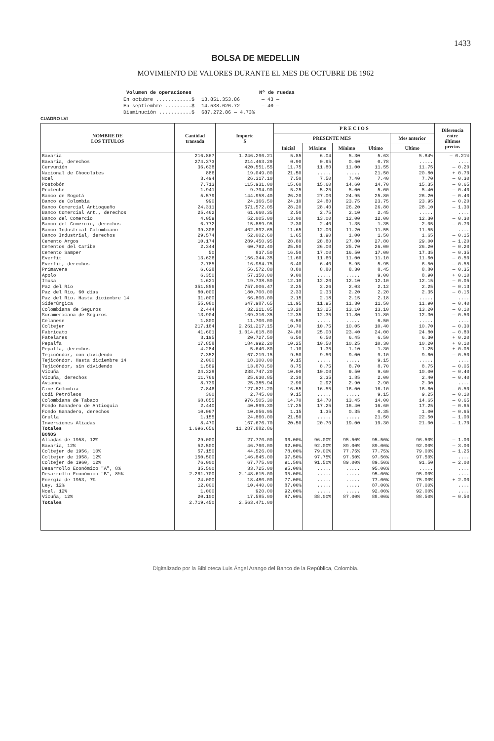1433
BOLSA DE MEDELLIN
MOVIMIENTO DE VALORES DURANTE EL MES DE OCTUBRE DE 1962
| Volumen de operaciones | | Nº de ruedas |
| --- | --- | --- |
| En octubre ............$ | 13.851.353.86 | — 43 — |
| En septiembre .........$ | 14.538.626.72 | — 40 — |
| Disminución ...........$ | 687.272.86 — 4.73% | |
CUADRO LVI
| NOMBRE DE LOS TITULOS | Cantidad transada | Importe $ | P R E C I O S | | | | | Diferencia entre últimos precios |
| --- | --- | --- | --- | --- | --- | --- | --- | --- |
| | | | PRESENTE MES | | | | Mes anterior | |
| | | | Inicial | Máximo | Mínimo | Ultimo | Ultimo | |
| Bavaria | 216.867 | 1.246.296.21 | 5.85 | 6.04 | 5.30 | 5.63 | 5.84½ | — 0.21½ |
| Bavaria, derechos | 274.373 | 214.463.29 | 0.90 | 0.95 | 0.60 | 0.78 | ..... | .... |
| Cervunión | 36.638 | 420.551.55 | 11.75 | 11.80 | 11.00 | 11.55 | 11.75 | — 0.20 |
| Nacional de Chocolates | 886 | 19.049.00 | 21.50 | ..... | ..... | 21.50 | 20.80 | + 0.70 |
| Noel | 3.494 | 26.317.10 | 7.50 | 7.50 | 7.40 | 7.40 | 7.70 | — 0.30 |
| Postobón | 7.713 | 115.931.00 | 15.60 | 15.60 | 14.60 | 14.70 | 15.35 | — 0.65 |
| Proleche | 1.941 | 9.794.90 | 5.25 | 5.25 | 5.00 | 5.00 | 5.40 | — 0.40 |
| Banco de Bogotá | 5.579 | 144.958.40 | 26.20 | 27.00 | 24.95 | 25.80 | 26.20 | — 0.40 |
| Banco de Colombia | 990 | 24.166.50 | 24.10 | 24.80 | 23.75 | 23.75 | 23.95 | — 0.20 |
| Banco Comercial Antioqueño | 24.311 | 671.572.05 | 28.20 | 28.40 | 26.20 | 26.80 | 28.10 | — 1.30 |
| Banco Comercial Ant., derechos | 25.462 | 61.660.35 | 2.50 | 2.75 | 2.10 | 2.45 | ..... | .... |
| Banco del Comercio | 4.059 | 52.005.00 | 13.00 | 13.00 | 12.00 | 12.00 | 12.30 | — 0.30 |
| Banco del Comercio, derechos | 6.772 | 15.889.95 | 2.30 | 2.40 | 1.35 | 1.35 | 2.05 | — 0.70 |
| Banco Industrial Colombiano | 39.306 | 462.892.65 | 11.65 | 12.00 | 11.20 | 11.55 | 11.55 | .... |
| Banco Industrial, derechos | 29.574 | 52.002.60 | 1.65 | 1.90 | 1.00 | 1.50 | 1.65 | — 0.15 |
| Cemento Argos | 10.174 | 289.450.95 | 28.80 | 28.80 | 27.80 | 27.80 | 29.00 | — 1.20 |
| Cementos del Caribe | 2.344 | 60.792.40 | 25.80 | 26.00 | 25.70 | 26.00 | 26.20 | — 0.20 |
| Cemento Samper | 50 | 837.50 | 16.50 | 17.00 | 16.50 | 17.00 | 17.35 | — 0.35 |
| Everfit | 13.626 | 156.344.35 | 11.60 | 11.60 | 11.00 | 11.10 | 11.60 | — 0.50 |
| Everfit, derechos | 2.785 | 16.984.75 | 6.40 | 6.40 | 5.95 | 5.95 | 6.50 | — 0.55 |
| Primavera | 6.628 | 56.572.80 | 8.80 | 8.80 | 8.30 | 8.45 | 8.80 | — 0.35 |
| Apolo | 6.350 | 57.150.00 | 9.00 | ..... | ..... | 9.00 | 8.90 | + 0.10 |
| Imusa | 1.621 | 19.738.50 | 12.10 | 12.20 | 12.10 | 12.10 | 12.15 | — 0.05 |
| Paz del Río | 351.856 | 757.006.47 | 2.25 | 2.26 | 2.03 | 2.12 | 2.25 | — 0.13 |
| Paz del Río, 60 días | 80.000 | 180.700.00 | 2.33 | 2.33 | 2.20 | 2.20 | 2.35 | — 0.15 |
| Paz del Río. Hasta diciembre 14 | 31.000 | 66.800.00 | 2.15 | 2.18 | 2.15 | 2.18 | ..... | .... |
| Siderúrgica | 55.080 | 647.987.65 | 11.95 | 11.95 | 11.30 | 11.50 | 11.90 | — 0.40 |
| Colombiana de Seguros | 2.444 | 32.211.05 | 13.20 | 13.25 | 13.10 | 13.10 | 13.20 | — 0.10 |
| Suramericana de Seguros | 13.904 | 169.316.35 | 12.35 | 12.35 | 11.80 | 11.80 | 12.30 | — 0.50 |
| Celanese | 1.800 | 11.700.00 | 6.50 | ..... | ..... | 6.50 | ..... | .... |
| Coltejer | 217.184 | 2.261.217.15 | 10.70 | 10.75 | 10.05 | 10.40 | 10.70 | — 0.30 |
| Fabricato | 41.601 | 1.014.618.80 | 24.80 | 25.00 | 23.40 | 24.00 | 24.80 | — 0.80 |
| Fatelares | 3.195 | 20.727.50 | 6.50 | 6.50 | 6.45 | 6.50 | 6.30 | + 0.20 |
| Pepalfa | 17.858 | 184.992.20 | 10.25 | 10.50 | 10.25 | 10.30 | 10.20 | + 0.10 |
| Pepalfa, derechos | 4.284 | 5.640.80 | 1.10 | 1.35 | 1.10 | 1.30 | 1.25 | + 0.05 |
| Tejicóndor, con dividendo | 7.352 | 67.219.15 | 9.50 | 9.50 | 9.00 | 9.10 | 9.60 | — 0.50 |
| Tejicóndor. Hasta diciembre 14 | 2.000 | 18.300.00 | 9.15 | ..... | ..... | 9.15 | ..... | .... |
| Tejicóndor, sin dividendo | 1.589 | 13.870.50 | 8.75 | 8.75 | 8.70 | 8.70 | 8.75 | — 0.05 |
| Vicuña | 24.328 | 238.747.20 | 10.00 | 10.00 | 9.50 | 9.60 | 10.00 | — 0.40 |
| Vicuña, derechos | 11.766 | 25.630.85 | 2.30 | 2.35 | 1.85 | 2.00 | 2.40 | — 0.40 |
| Avianca | 8.739 | 25.385.94 | 2.90 | 2.92 | 2.90 | 2.90 | 2.90 | .... |
| Cine Colombia | 7.846 | 127.821.20 | 16.55 | 16.55 | 16.00 | 16.10 | 16.60 | — 0.50 |
| Codi Petróleos | 300 | 2.745.00 | 9.15 | ..... | ..... | 9.15 | 9.25 | — 0.10 |
| Colombiana de Tabaco | 68.855 | 976.505.30 | 14.70 | 14.70 | 13.45 | 14.00 | 14.65 | — 0.65 |
| Fondo Ganadero de Antioquia | 2.440 | 40.899.30 | 17.25 | 17.25 | 16.40 | 16.60 | 17.25 | — 0.65 |
| Fondo Ganadero, derechos | 10.067 | 10.056.95 | 1.15 | 1.35 | 0.35 | 0.35 | 1.00 | — 0.65 |
| Grulla | 1.155 | 24.860.00 | 21.50 | ..... | ..... | 21.50 | 22.50 | — 1.00 |
| Inversiones Aliadas | 8.470 | 167.676.70 | 20.50 | 20.70 | 19.00 | 19.30 | 21.00 | — 1.70 |
| Totales | 1.696.656 | 11.287.882.86 | | | | | | |
| BONOS | | | | | | | | |
| Aliadas de 1958, 12% | 29.000 | 27.770.00 | 96.00% | 96.00% | 95.50% | 95.50% | 96.50% | — 1.00 |
| Bavaria, 12% | 52.500 | 46.790.00 | 92.00% | 92.00% | 89.00% | 89.00% | 92.00% | — 3.00 |
| Coltejer de 1956, 10% | 57.150 | 44.526.00 | 78.00% | 79.00% | 77.75% | 77.75% | 79.00% | — 1.25 |
| Coltejer de 1958, 12% | 150.500 | 146.845.00 | 97.50% | 97.75% | 97.50% | 97.50% | 97.50% | .... |
| Coltejer de 1960, 12% | 76.000 | 67.775.00 | 91.50% | 91.50% | 89.00% | 89.50% | 91.50 | — 2.00 |
| Desarrollo Económico "A", 8% | 35.500 | 33.725.00 | 95.00% | ..... | ..... | 95.00% | ..... | .... |
| Desarrollo Económico "B", 8½% | 2.261.700 | 2.148.615.00 | 95.00% | ..... | ..... | 95.00% | 95.00% | .... |
| Energía de 1953, 7% | 24.000 | 18.480.00 | 77.00% | ..... | ..... | 77.00% | 75.00% | + 2.00 |
| Ley, 12% | 12.000 | 10.440.00 | 87.00% | ..... | ..... | 87.00% | 87.00% | .... |
| Noel, 12% | 1.000 | 920.00 | 92.00% | ..... | ..... | 92.00% | 92.00% | .... |
| Vicuña, 12% | 20.100 | 17.585.00 | 87.00% | 88.00% | 87.00% | 88.00% | 88.50% | — 0.50 |
| Totales | 2.719.450 | 2.563.471.00 | | | | | | |
Digitalizado por la Biblioteca Luis Ángel Arango del Banco de la República, Colombia.